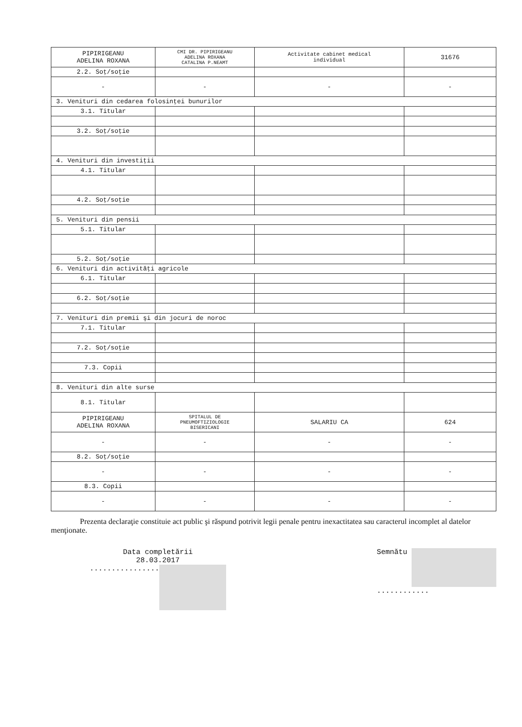| PIPIRIGEANU ADELINA ROXANA | CMI DR. PIPIRIGEANU ADELINA ROXANA CATALINA P.NEAMT | Activitate cabinet medical individual | 31676 |
| 2.2. Soţ/soţie | | | |
| - | - | - | - |
| 3. Venituri din cedarea folosinţei bunurilor | | | |
| 3.1. Titular | | | |
| 3.2. Soţ/soţie | | | |
| 4. Venituri din investiţii | | | |
| 4.1. Titular | | | |
| 4.2. Soţ/soţie | | | |
| 5. Venituri din pensii | | | |
| 5.1. Titular | | | |
| 5.2. Soţ/soţie | | | |
| 6. Venituri din activităţi agricole | | | |
| 6.1. Titular | | | |
| 6.2. Soţ/soţie | | | |
| 7. Venituri din premii şi din jocuri de noroc | | | |
| 7.1. Titular | | | |
| 7.2. Soţ/soţie | | | |
| 7.3. Copii | | | |
| 8. Venituri din alte surse | | | |
| 8.1. Titular | | | |
| PIPIRIGEANU ADELINA ROXANA | SPITALUL DE PNEUMOFTIZIOLOGIE BISERICANI | SALARIU CA | 624 |
| - | - | - | - |
| 8.2. Soţ/soţie | | | |
| - | - | - | - |
| 8.3. Copii | | | |
| - | - | - | - |
Prezenta declaraţie constituie act public şi răspund potrivit legii penale pentru inexactitatea sau caracterul incomplet al datelor menţionate.
Data completării
28.03.2017
................
Semnătu
............